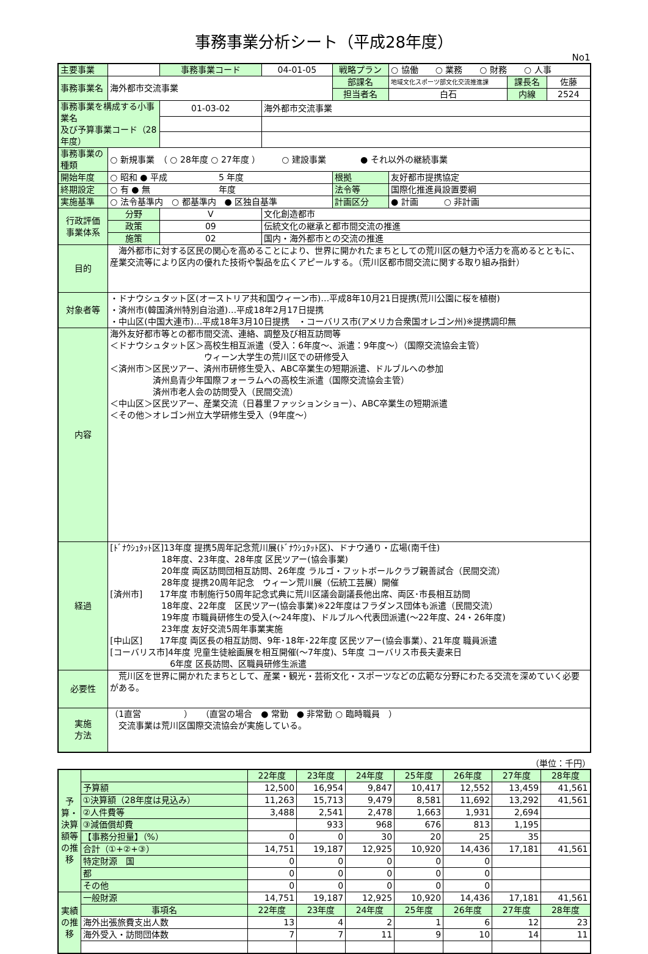事務事業分析シート（平成28年度）
No1
| 主要事業 | | 事務事業コード | | 04-01-05 | 戦略プラン | ○ 協働 ○ 業務 ○ 財務 ○ 人事 | | |
| 事務事業名 | 海外都市交流事業 | | | | 部課名 | 地域文化スポーツ部文化交流推進課 | 課長名 | 佐藤 |
| | | | | | 担当者名 | 白石 | 内線 | 2524 |
| 事務事業を構成する小事業名 及び予算事業コード（28年度） | | 01-03-02 | 海外都市交流事業 | | | | | |
| 事務事業の種類 | ○ 新規事業 （ ○ 28年度 ○ 27年度 ） ○ 建設事業 ● それ以外の継続事業 | | | | | | | |
| 開始年度 | ○ 昭和 ● 平成 5 年度 | | | | 根拠 | 友好都市提携協定 | | |
| 終期設定 | ○ 有 ● 無 年度 | | | | 法令等 | 国際化推進員設置要綱 | | |
| 実施基準 | ○ 法令基準内 ○ 都基準内 ● 区独自基準 | | | | 計画区分 | ● 計画 ○ 非計画 | | |
| 行政評価 事業体系 | 分野 | Ⅴ | 文化創造都市 | | | | | |
| | 政策 | 09 | 伝統文化の継承と都市間交流の推進 | | | | | |
| | 施策 | 02 | 国内・海外都市との交流の推進 | | | | | |
| 目的 | 海外都市に対する区民の関心を高めることにより、世界に開かれたまちとしての荒川区の魅力や活力を高めるとともに、産業交流等により区内の優れた技術や製品を広くアピールする。（荒川区都市間交流に関する取り組み指針） | | | | | | | |
| 対象者等 | ・ドナウシュタット区(オーストリア共和国ウィーン市)…平成8年10月21日提携(荒川公園に桜を植樹) ・済州市(韓国済州特別自治道)…平成18年2月17日提携 ・中山区(中国大連市)…平成18年3月10日提携 ・コーバリス市(アメリカ合衆国オレゴン州)※提携調印無 | | | | | | | |
| 内容 | 海外友好都市等との都市間交流、連絡、調整及び相互訪問等 ＜ドナウシュタット区＞高校生相互派遣（受入：6年度～、派遣：9年度～）（国際交流協会主管） ウィーン大学生の荒川区での研修受入 ＜済州市＞区民ツアー、済州市研修生受入、ABC卒業生の短期派遣、ドルブルへの参加 済州島青少年国際フォーラムへの高校生派遣（国際交流協会主管） 済州市老人会の訪問受入（民間交流） ＜中山区＞区民ツアー、産業交流（日暮里ファッションショー）、ABC卒業生の短期派遣 ＜その他＞オレゴン州立大学研修生受入（9年度～） | | | | | | | |
| 経過 | [ﾄﾞﾅｳｼｭﾀｯﾄ区]13年度 提携5周年記念荒川展(ﾄﾞﾅｳｼｭﾀｯﾄ区)、ドナウ通り・広場(南千住) 18年度、23年度、28年度 区民ツアー(協会事業) 20年度 両区訪問団相互訪問、26年度 ラルゴ・フットボールクラブ親善試合（民間交流） 28年度 提携20周年記念 ウィーン荒川展（伝統工芸展）開催 [済州市] 17年度 市制施行50周年記念式典に荒川区議会副議長他出席、両区･市長相互訪問 18年度、22年度 区民ツアー(協会事業)※22年度はフラダンス団体も派遣（民間交流） 19年度 市職員研修生の受入(～24年度)、ドルブルへ代表団派遣(～22年度、24・26年度) 23年度 友好交流5周年事業実施 [中山区] 17年度 両区長の相互訪問、9年･18年･22年度 区民ツアー(協会事業）、21年度 職員派遣 [コーバリス市]4年度 児童生徒絵画展を相互開催(～7年度)、5年度 コーバリス市長夫妻来日 6年度 区長訪問、区職員研修生派遣 | | | | | | | |
| 必要性 | 荒川区を世界に開かれたまちとして、産業・観光・芸術文化・スポーツなどの広範な分野にわたる交流を深めていく必要がある。 | | | | | | | |
| 実施 方法 | （1直営 ） （直営の場合 ● 常勤 ● 非常勤 ○ 臨時職員 ） 交流事業は荒川区国際交流協会が実施している。 | | | | | | | |
（単位：千円）
| 予算・決算額等の推移 | | 22年度 | 23年度 | 24年度 | 25年度 | 26年度 | 27年度 | 28年度 |
| | 予算額 | 12,500 | 16,954 | 9,847 | 10,417 | 12,552 | 13,459 | 41,561 |
| | ①決算額（28年度は見込み） | 11,263 | 15,713 | 9,479 | 8,581 | 11,692 | 13,292 | 41,561 |
| | ②人件費等 | 3,488 | 2,541 | 2,478 | 1,663 | 1,931 | 2,694 | |
| | ③減価償却費 | | 933 | 968 | 676 | 813 | 1,195 | |
| | 【事務分担量】（%） | 0 | 0 | 30 | 20 | 25 | 35 | |
| | 合計（①+②+③） | 14,751 | 19,187 | 12,925 | 10,920 | 14,436 | 17,181 | 41,561 |
| | 特定財源 国 | 0 | 0 | 0 | 0 | 0 | | |
| | 都 | 0 | 0 | 0 | 0 | 0 | | |
| | その他 | 0 | 0 | 0 | 0 | 0 | | |
| 実績の推移 | 一般財源 | 14,751 | 19,187 | 12,925 | 10,920 | 14,436 | 17,181 | 41,561 |
| | 事項名 | 22年度 | 23年度 | 24年度 | 25年度 | 26年度 | 27年度 | 28年度 |
| | 海外出張旅費支出人数 | 13 | 4 | 2 | 1 | 6 | 12 | 23 |
| | 海外受入・訪問団体数 | 7 | 7 | 11 | 9 | 10 | 14 | 11 |